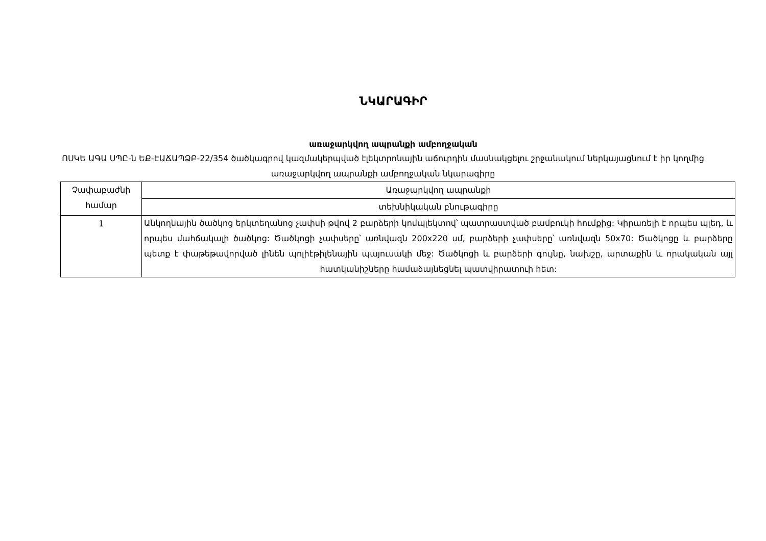ՆԿԱՐԱԳԻՐ
առաջարկվող ապրանքի ամբողջական
ՈՍԿԵ ԱԳԱ ՍՊԸ-ն ԵՔ-ԷԱՃԱՊՁԲ-22/354 ծածկագրով կազմակերպված էլեկտրոնային աճուրդին մասնակցելու շրջանակում ներկայացնում է իր կողմից առաջարկվող ապրանքի ամբողջական նկարագիրը
| Չափաբաժնի համար | Առաջարկվող ապրանքի |
| --- | --- |
| | տեխնիկական բնութագիրը |
| 1 | Անկողնային ծածկոց երկտեղանոց չափսի թվով 2 բարձերի կոմպլեկտով՝ պատրաստված բամբուկի հումքից: Կիրառելի է որպես պլեդ, և որպես մահճակալի ծածկոց: Ծածկոցի չափսերը՝ առնվազն 200x220 սմ, բարձերի չափսերը՝ առնվազն 50x70: Ծածկոցը և բարձերը պետք է փաթեթավորված լինեն պոլիէթիլենային պայուսակի մեջ: Ծածկոցի և բարձերի գույնը, նախշը, արտաքին և որակական այլ հատկանիշները համաձայնեցնել պատվիրատուի հետ: |